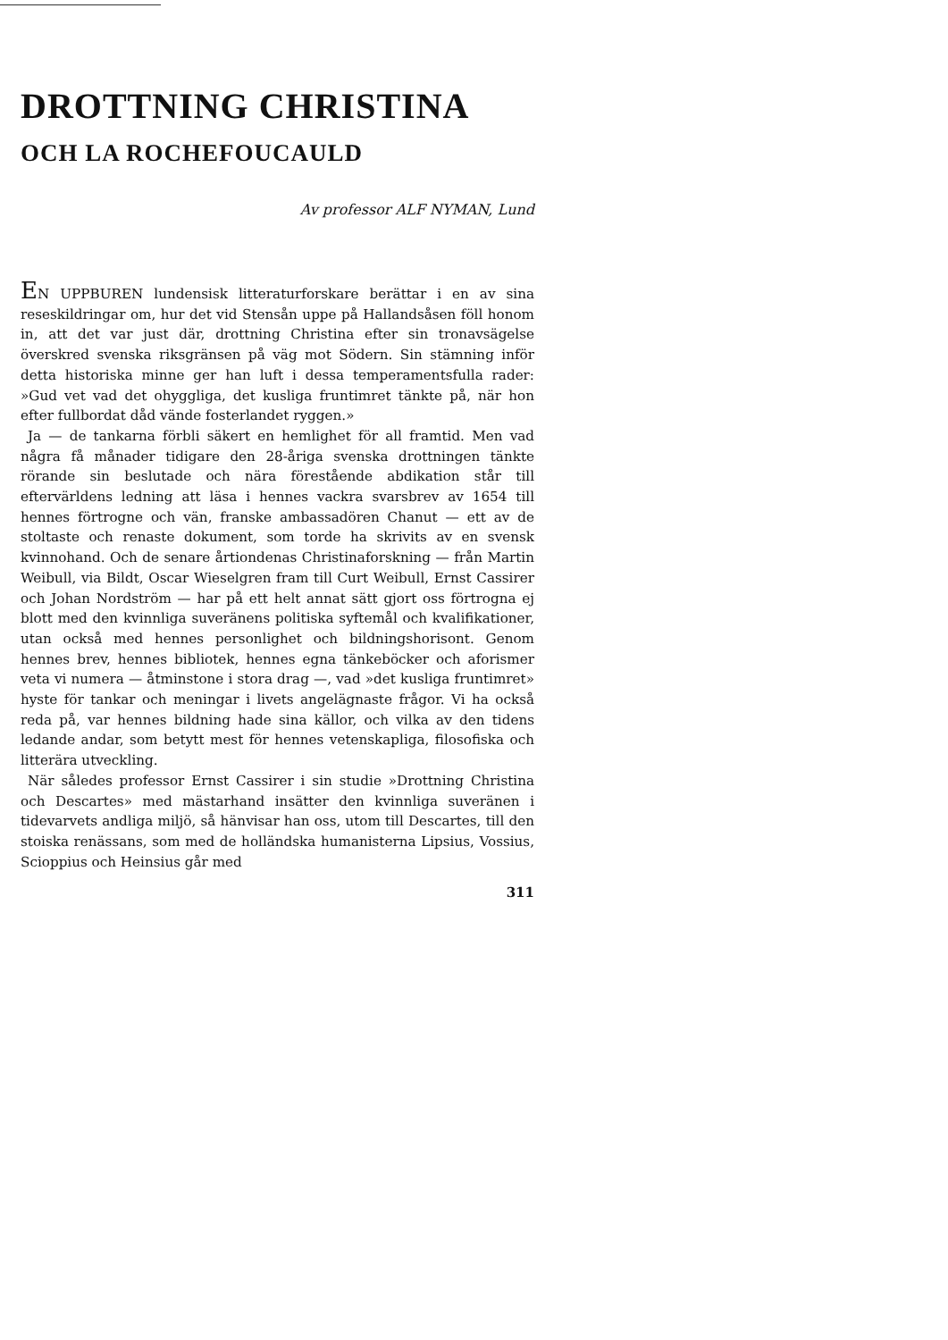DROTTNING CHRISTINA
OCH LA ROCHEFOUCAULD
Av professor ALF NYMAN, Lund
EN UPPBUREN lundensisk litteraturforskare berättar i en av sina reseskildringar om, hur det vid Stensån uppe på Hallandsåsen föll honom in, att det var just där, drottning Christina efter sin tronavsägelse överskred svenska riksgränsen på väg mot Södern. Sin stämning inför detta historiska minne ger han luft i dessa temperamentsfulla rader: »Gud vet vad det ohyggliga, det kusliga fruntimret tänkte på, när hon efter fullbordat dåd vände fosterlandet ryggen.»
Ja — de tankarna förbli säkert en hemlighet för all framtid. Men vad några få månader tidigare den 28-åriga svenska drottningen tänkte rörande sin beslutade och nära förestående abdikation står till eftervärldens ledning att läsa i hennes vackra svarsbrev av 1654 till hennes förtrogne och vän, franske ambassadören Chanut — ett av de stoltaste och renaste dokument, som torde ha skrivits av en svensk kvinnohand. Och de senare årtiondenas Christinaforskning — från Martin Weibull, via Bildt, Oscar Wieselgren fram till Curt Weibull, Ernst Cassirer och Johan Nordström — har på ett helt annat sätt gjort oss förtrogna ej blott med den kvinnliga suveränens politiska syftemål och kvalifikationer, utan också med hennes personlighet och bildningshorisont. Genom hennes brev, hennes bibliotek, hennes egna tänkeböcker och aforismer veta vi numera — åtminstone i stora drag —, vad »det kusliga fruntimret» hyste för tankar och meningar i livets angelägnaste frågor. Vi ha också reda på, var hennes bildning hade sina källor, och vilka av den tidens ledande andar, som betytt mest för hennes vetenskapliga, filosofiska och litterära utveckling.
När således professor Ernst Cassirer i sin studie »Drottning Christina och Descartes» med mästarhand insätter den kvinnliga suveränen i tidevarvets andliga miljö, så hänvisar han oss, utom till Descartes, till den stoiska renässans, som med de holländska humanisterna Lipsius, Vossius, Scioppius och Heinsius går med
311